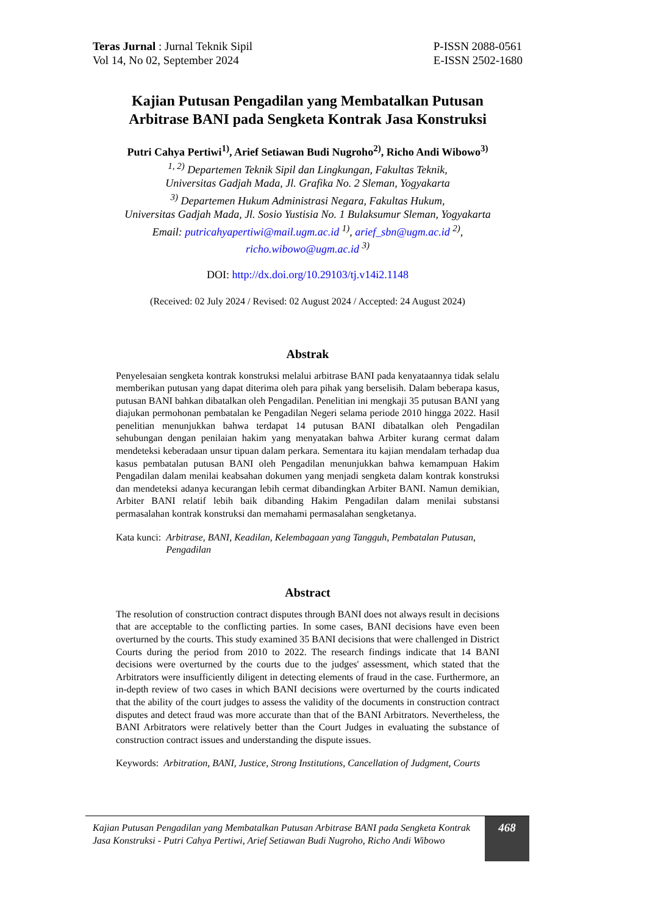Teras Jurnal : Jurnal Teknik Sipil
Vol 14, No 02, September 2024
P-ISSN 2088-0561
E-ISSN 2502-1680
Kajian Putusan Pengadilan yang Membatalkan Putusan
Arbitrase BANI pada Sengketa Kontrak Jasa Konstruksi
Putri Cahya Pertiwi<sup>1)</sup>, Arief Setiawan Budi Nugroho<sup>2)</sup>, Richo Andi Wibowo<sup>3)</sup>
<sup>1, 2)</sup> Departemen Teknik Sipil dan Lingkungan, Fakultas Teknik,
Universitas Gadjah Mada, Jl. Grafika No. 2 Sleman, Yogyakarta
<sup>3)</sup> Departemen Hukum Administrasi Negara, Fakultas Hukum,
Universitas Gadjah Mada, Jl. Sosio Yustisia No. 1 Bulaksumur Sleman, Yogyakarta
Email: putricahyapertiwi@mail.ugm.ac.id <sup>1)</sup>, arief_sbn@ugm.ac.id <sup>2)</sup>,
richo.wibowo@ugm.ac.id <sup>3)</sup>
DOI: http://dx.doi.org/10.29103/tj.v14i2.1148
(Received: 02 July 2024 / Revised: 02 August 2024 / Accepted: 24 August 2024)
Abstrak
Penyelesaian sengketa kontrak konstruksi melalui arbitrase BANI pada kenyataannya tidak selalu memberikan putusan yang dapat diterima oleh para pihak yang berselisih. Dalam beberapa kasus, putusan BANI bahkan dibatalkan oleh Pengadilan. Penelitian ini mengkaji 35 putusan BANI yang diajukan permohonan pembatalan ke Pengadilan Negeri selama periode 2010 hingga 2022. Hasil penelitian menunjukkan bahwa terdapat 14 putusan BANI dibatalkan oleh Pengadilan sehubungan dengan penilaian hakim yang menyatakan bahwa Arbiter kurang cermat dalam mendeteksi keberadaan unsur tipuan dalam perkara. Sementara itu kajian mendalam terhadap dua kasus pembatalan putusan BANI oleh Pengadilan menunjukkan bahwa kemampuan Hakim Pengadilan dalam menilai keabsahan dokumen yang menjadi sengketa dalam kontrak konstruksi dan mendeteksi adanya kecurangan lebih cermat dibandingkan Arbiter BANI. Namun demikian, Arbiter BANI relatif lebih baik dibanding Hakim Pengadilan dalam menilai substansi permasalahan kontrak konstruksi dan memahami permasalahan sengketanya.
Kata kunci: Arbitrase, BANI, Keadilan, Kelembagaan yang Tangguh, Pembatalan Putusan, Pengadilan
Abstract
The resolution of construction contract disputes through BANI does not always result in decisions that are acceptable to the conflicting parties. In some cases, BANI decisions have even been overturned by the courts. This study examined 35 BANI decisions that were challenged in District Courts during the period from 2010 to 2022. The research findings indicate that 14 BANI decisions were overturned by the courts due to the judges' assessment, which stated that the Arbitrators were insufficiently diligent in detecting elements of fraud in the case. Furthermore, an in-depth review of two cases in which BANI decisions were overturned by the courts indicated that the ability of the court judges to assess the validity of the documents in construction contract disputes and detect fraud was more accurate than that of the BANI Arbitrators. Nevertheless, the BANI Arbitrators were relatively better than the Court Judges in evaluating the substance of construction contract issues and understanding the dispute issues.
Keywords: Arbitration, BANI, Justice, Strong Institutions, Cancellation of Judgment, Courts
Kajian Putusan Pengadilan yang Membatalkan Putusan Arbitrase BANI pada Sengketa Kontrak Jasa Konstruksi - Putri Cahya Pertiwi, Arief Setiawan Budi Nugroho, Richo Andi Wibowo
468